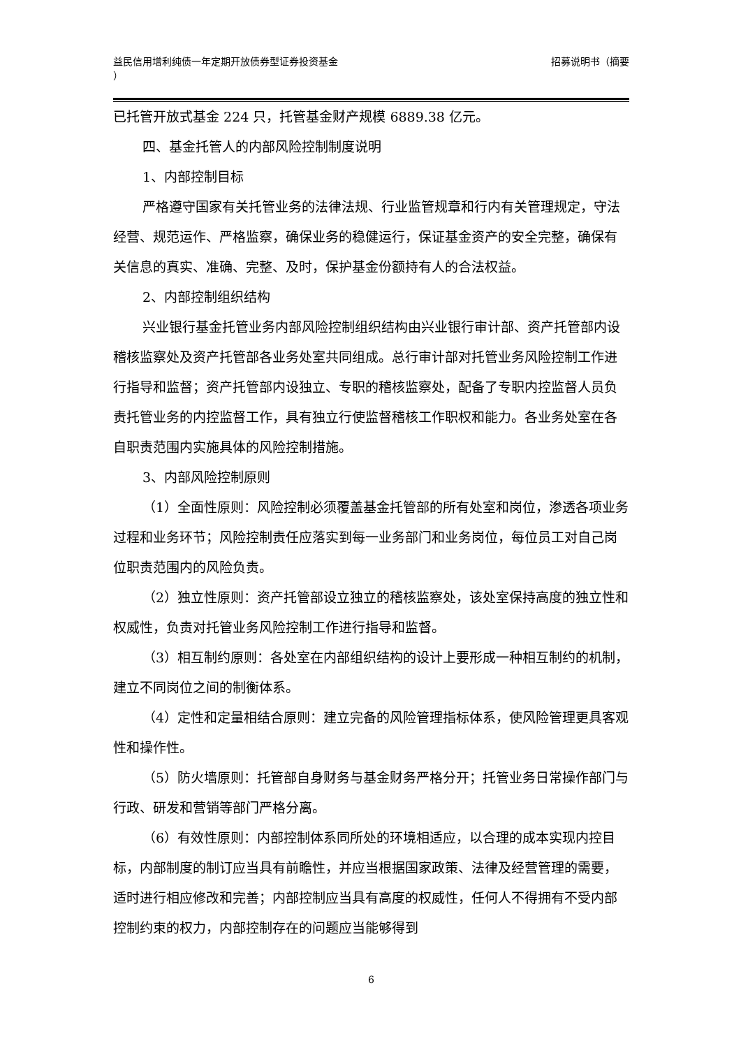益民信用增利纯债一年定期开放债券型证券投资基金
）
招募说明书（摘要
已托管开放式基金 224 只，托管基金财产规模 6889.38 亿元。
四、基金托管人的内部风险控制制度说明
1、内部控制目标
严格遵守国家有关托管业务的法律法规、行业监管规章和行内有关管理规定，守法经营、规范运作、严格监察，确保业务的稳健运行，保证基金资产的安全完整，确保有关信息的真实、准确、完整、及时，保护基金份额持有人的合法权益。
2、内部控制组织结构
兴业银行基金托管业务内部风险控制组织结构由兴业银行审计部、资产托管部内设稽核监察处及资产托管部各业务处室共同组成。总行审计部对托管业务风险控制工作进行指导和监督；资产托管部内设独立、专职的稽核监察处，配备了专职内控监督人员负责托管业务的内控监督工作，具有独立行使监督稽核工作职权和能力。各业务处室在各自职责范围内实施具体的风险控制措施。
3、内部风险控制原则
（1）全面性原则：风险控制必须覆盖基金托管部的所有处室和岗位，渗透各项业务过程和业务环节；风险控制责任应落实到每一业务部门和业务岗位，每位员工对自己岗位职责范围内的风险负责。
（2）独立性原则：资产托管部设立独立的稽核监察处，该处室保持高度的独立性和权威性，负责对托管业务风险控制工作进行指导和监督。
（3）相互制约原则：各处室在内部组织结构的设计上要形成一种相互制约的机制，建立不同岗位之间的制衡体系。
（4）定性和定量相结合原则：建立完备的风险管理指标体系，使风险管理更具客观性和操作性。
（5）防火墙原则：托管部自身财务与基金财务严格分开；托管业务日常操作部门与行政、研发和营销等部门严格分离。
（6）有效性原则：内部控制体系同所处的环境相适应，以合理的成本实现内控目标，内部制度的制订应当具有前瞻性，并应当根据国家政策、法律及经营管理的需要，适时进行相应修改和完善；内部控制应当具有高度的权威性，任何人不得拥有不受内部控制约束的权力，内部控制存在的问题应当能够得到
6